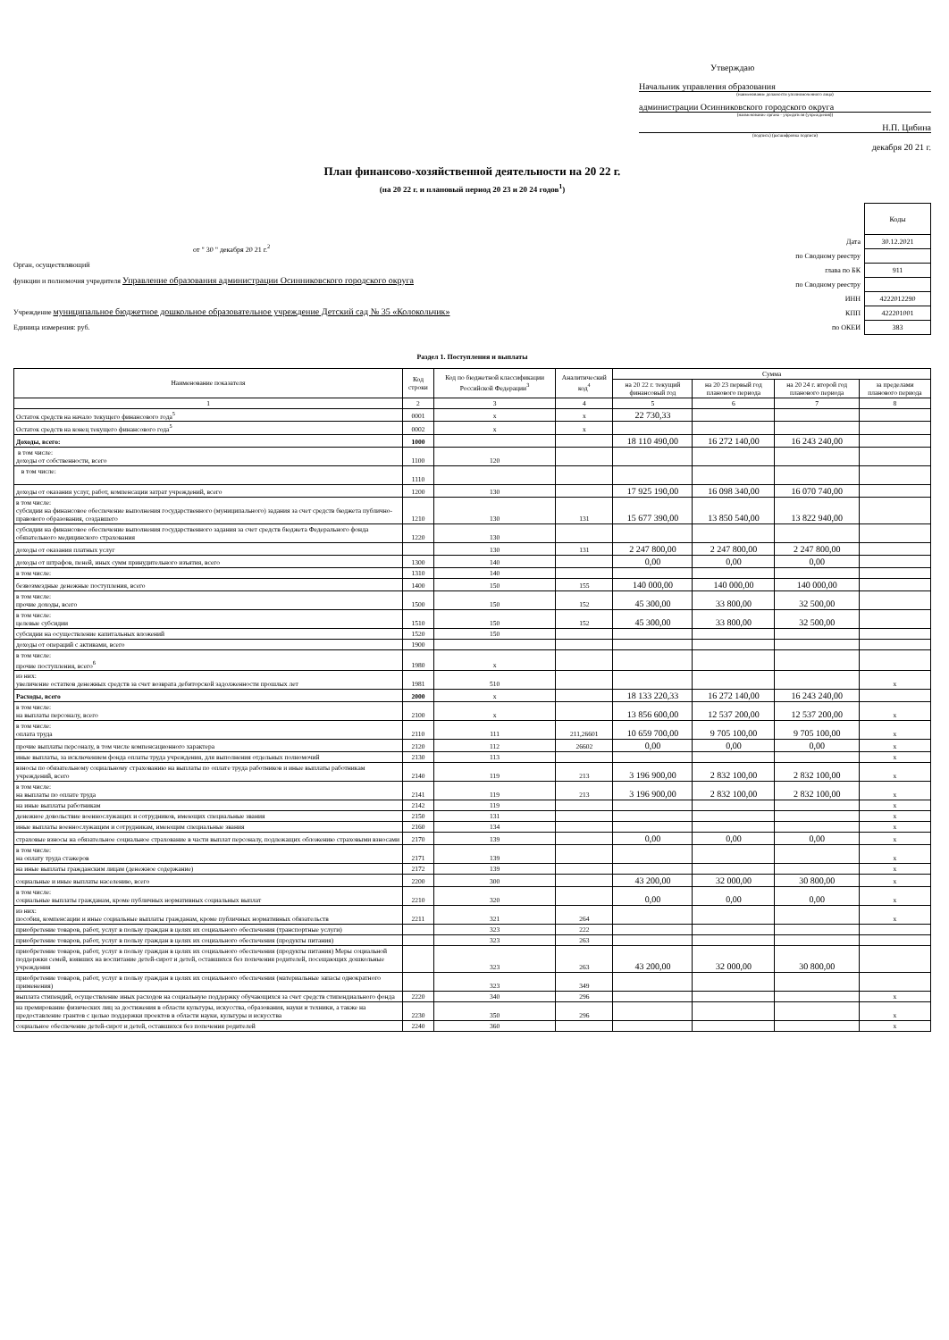Утверждаю
Начальник управления образования
(наименование должности уполномоченного лица)
администрации Осинниковского городского округа
(наименование органа - учредителя (учреждения))
Н.П. Цибина
(подпись) (расшифровка подписи)
декабря 20 21 г.
План финансово-хозяйственной деятельности на 20 22 г.
(на 20 22 г. и плановый период 20 23 и 20 24 годов<sup>1</sup>)
от " 30 " декабря 20 21 г.<sup>2</sup>
Орган, осуществляющий
функции и полномочия учредителя Управление образования администрации Осинниковского городского округа
Учреждение муниципальное бюджетное дошкольное образовательное учреждение Детский сад № 35 «Колокольчик»
Единица измерения: руб.
| | Коды |
| Дата | 30.12.2021 |
| по Сводному реестру | |
| глава по БК | 911 |
| по Сводному реестру | |
| ИНН | 4222012290 |
| КПП | 422201001 |
| по ОКЕИ | 383 |
Раздел 1. Поступления и выплаты
| Наименование показателя | Код строки | Код по бюджетной классификации Российской Федерации<sup>3</sup> | Аналитический код<sup>4</sup> | Сумма | | | |
| --- | --- | --- | --- | --- | --- | --- | --- |
| | | | | на 20 22 г. текущий финансовый год | на 20 23 первый год планового периода | на 20 24 г. второй год планового периода | за пределами планового периода |
| 1 | 2 | 3 | 4 | 5 | 6 | 7 | 8 |
| Остаток средств на начало текущего финансового года<sup>5</sup> | 0001 | x | x | 22 730,33 | | | |
| Остаток средств на конец текущего финансового года<sup>5</sup> | 0002 | x | x | | | | |
| Доходы, всего: | 1000 | | | 18 110 490,00 | 16 272 140,00 | 16 243 240,00 | |
| в том числе: доходы от собственности, всего | 1100 | 120 | | | | | |
| в том числе: | 1110 | | | | | | |
| доходы от оказания услуг, работ, компенсации затрат учреждений, всего | 1200 | 130 | | 17 925 190,00 | 16 098 340,00 | 16 070 740,00 | |
| в том числе: субсидии на финансовое обеспечение выполнения государственного (муниципального) задания за счет средств бюджета публично-правового образования, создавшего | 1210 | 130 | 131 | 15 677 390,00 | 13 850 540,00 | 13 822 940,00 | |
| субсидии на финансовое обеспечение выполнения государственного задания за счет средств бюджета Федерального фонда обязательного медицинского страхования | 1220 | 130 | | | | | |
| доходы от оказания платных услуг | | 130 | 131 | 2 247 800,00 | 2 247 800,00 | 2 247 800,00 | |
| доходы от штрафов, пеней, иных сумм принудительного изъятия, всего | 1300 | 140 | | 0,00 | 0,00 | 0,00 | |
| в том числе: | 1310 | 140 | | | | | |
| безвозмездные денежные поступления, всего | 1400 | 150 | 155 | 140 000,00 | 140 000,00 | 140 000,00 | |
| в том числе: прочие доходы, всего | 1500 | 150 | 152 | 45 300,00 | 33 800,00 | 32 500,00 | |
| в том числе: целевые субсидии | 1510 | 150 | 152 | 45 300,00 | 33 800,00 | 32 500,00 | |
| субсидии на осуществление капитальных вложений | 1520 | 150 | | | | | |
| доходы от операций с активами, всего | 1900 | | | | | | |
| в том числе: прочие поступления, всего<sup>6</sup> | 1980 | x | | | | | |
| из них: увеличение остатков денежных средств за счет возврата дебиторской задолженности прошлых лет | 1981 | 510 | | | | | x |
| Расходы, всего | 2000 | x | | 18 133 220,33 | 16 272 140,00 | 16 243 240,00 | |
| в том числе: на выплаты персоналу, всего | 2100 | x | | 13 856 600,00 | 12 537 200,00 | 12 537 200,00 | x |
| в том числе: оплата труда | 2110 | 111 | 211,26601 | 10 659 700,00 | 9 705 100,00 | 9 705 100,00 | x |
| прочие выплаты персоналу, в том числе компенсационного характера | 2120 | 112 | 26602 | 0,00 | 0,00 | 0,00 | x |
| иные выплаты, за исключением фонда оплаты труда учреждения, для выполнения отдельных полномочий | 2130 | 113 | | | | | x |
| взносы по обязательному социальному страхованию на выплаты по оплате труда работников и иные выплаты работникам учреждений, всего | 2140 | 119 | 213 | 3 196 900,00 | 2 832 100,00 | 2 832 100,00 | x |
| в том числе: на выплаты по оплате труда | 2141 | 119 | 213 | 3 196 900,00 | 2 832 100,00 | 2 832 100,00 | x |
| на иные выплаты работникам | 2142 | 119 | | | | | x |
| денежное довольствие военнослужащих и сотрудников, имеющих специальные звания | 2150 | 131 | | | | | x |
| иные выплаты военнослужащим и сотрудникам, имеющим специальные звания | 2160 | 134 | | | | | x |
| страховые взносы на обязательное социальное страхование в части выплат персоналу, подлежащих обложению страховыми взносами | 2170 | 139 | | 0,00 | 0,00 | 0,00 | x |
| в том числе: на оплату труда стажеров | 2171 | 139 | | | | | x |
| на иные выплаты гражданским лицам (денежное содержание) | 2172 | 139 | | | | | x |
| социальные и иные выплаты населению, всего | 2200 | 300 | | 43 200,00 | 32 000,00 | 30 800,00 | x |
| в том числе: социальные выплаты гражданам, кроме публичных нормативных социальных выплат | 2210 | 320 | | 0,00 | 0,00 | 0,00 | x |
| из них: пособия, компенсации и иные социальные выплаты гражданам, кроме публичных нормативных обязательств | 2211 | 321 | 264 | | | | x |
| приобретение товаров, работ, услуг в пользу граждан в целях их социального обеспечения (транспортные услуги) | | 323 | 222 | | | | |
| приобретение товаров, работ, услуг в пользу граждан в целях их социального обеспечения (продукты питания) | | 323 | 263 | | | | |
| приобретение товаров, работ, услуг в пользу граждан в целях их социального обеспечения (продукты питания) Меры социальной поддержки семей, взявших на воспитание детей-сирот и детей, оставшихся без попечения родителей, посещающих дошкольные учреждения | | 323 | 263 | 43 200,00 | 32 000,00 | 30 800,00 | |
| приобретение товаров, работ, услуг в пользу граждан в целях их социального обеспечения (материальные запасы однократного применения) | | 323 | 349 | | | | |
| выплата стипендий, осуществление иных расходов на социальную поддержку обучающихся за счет средств стипендиального фонда | 2220 | 340 | 296 | | | | x |
| на премирование физических лиц за достижения в области культуры, искусства, образования, науки и техники, а также на предоставление грантов с целью поддержки проектов в области науки, культуры и искусства | 2230 | 350 | 296 | | | | x |
| социальное обеспечение детей-сирот и детей, оставшихся без попечения родителей | 2240 | 360 | | | | | x |